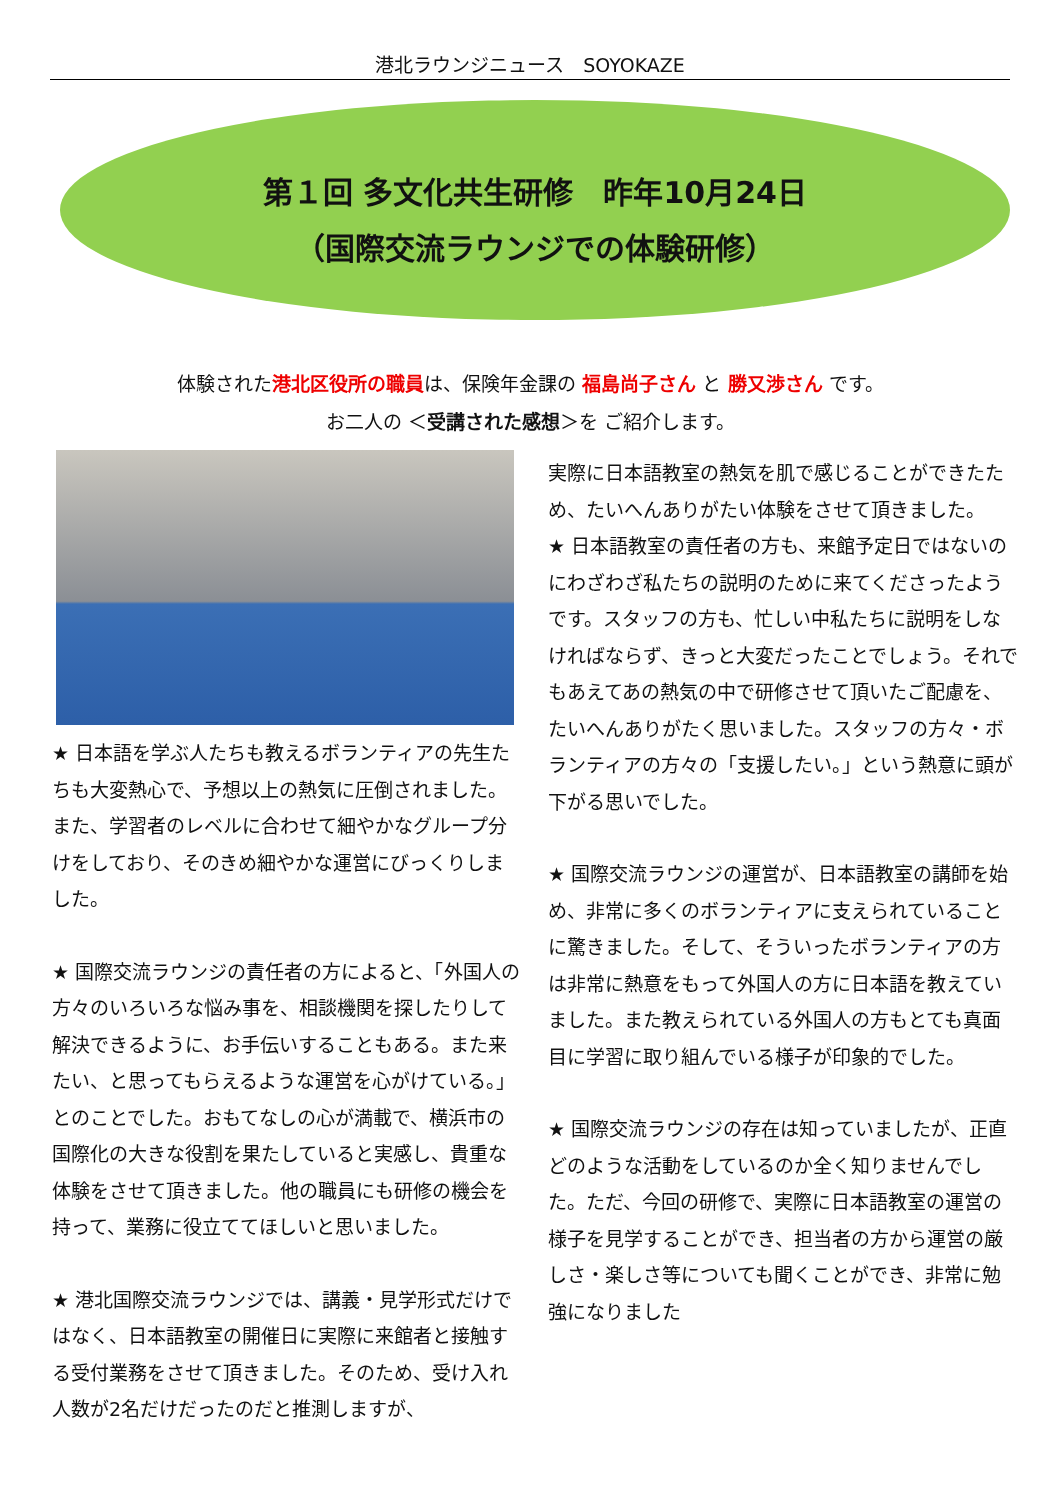港北ラウンジニュース　SOYOKAZE
第１回 多文化共生研修　昨年10月24日
（国際交流ラウンジでの体験研修）
体験された港北区役所の職員は、保険年金課の 福島尚子さん と 勝又渉さん です。
お二人の ＜受講された感想＞を ご紹介します。
★ 日本語を学ぶ人たちも教えるボランティアの先生たちも大変熱心で、予想以上の熱気に圧倒されました。また、学習者のレベルに合わせて細やかなグループ分けをしており、そのきめ細やかな運営にびっくりしました。
★ 国際交流ラウンジの責任者の方によると、「外国人の方々のいろいろな悩み事を、相談機関を探したりして解決できるように、お手伝いすることもある。また来たい、と思ってもらえるような運営を心がけている。」とのことでした。おもてなしの心が満載で、横浜市の国際化の大きな役割を果たしていると実感し、貴重な体験をさせて頂きました。他の職員にも研修の機会を持って、業務に役立ててほしいと思いました。
★ 港北国際交流ラウンジでは、講義・見学形式だけではなく、日本語教室の開催日に実際に来館者と接触する受付業務をさせて頂きました。そのため、受け入れ人数が2名だけだったのだと推測しますが、
実際に日本語教室の熱気を肌で感じることができたため、たいへんありがたい体験をさせて頂きました。
★ 日本語教室の責任者の方も、来館予定日ではないのにわざわざ私たちの説明のために来てくださったようです。スタッフの方も、忙しい中私たちに説明をしなければならず、きっと大変だったことでしょう。それでもあえてあの熱気の中で研修させて頂いたご配慮を、たいへんありがたく思いました。スタッフの方々・ボランティアの方々の「支援したい。」という熱意に頭が下がる思いでした。
★ 国際交流ラウンジの運営が、日本語教室の講師を始め、非常に多くのボランティアに支えられていることに驚きました。そして、そういったボランティアの方は非常に熱意をもって外国人の方に日本語を教えていました。また教えられている外国人の方もとても真面目に学習に取り組んでいる様子が印象的でした。
★ 国際交流ラウンジの存在は知っていましたが、正直どのような活動をしているのか全く知りませんでした。ただ、今回の研修で、実際に日本語教室の運営の様子を見学することができ、担当者の方から運営の厳しさ・楽しさ等についても聞くことができ、非常に勉強になりました